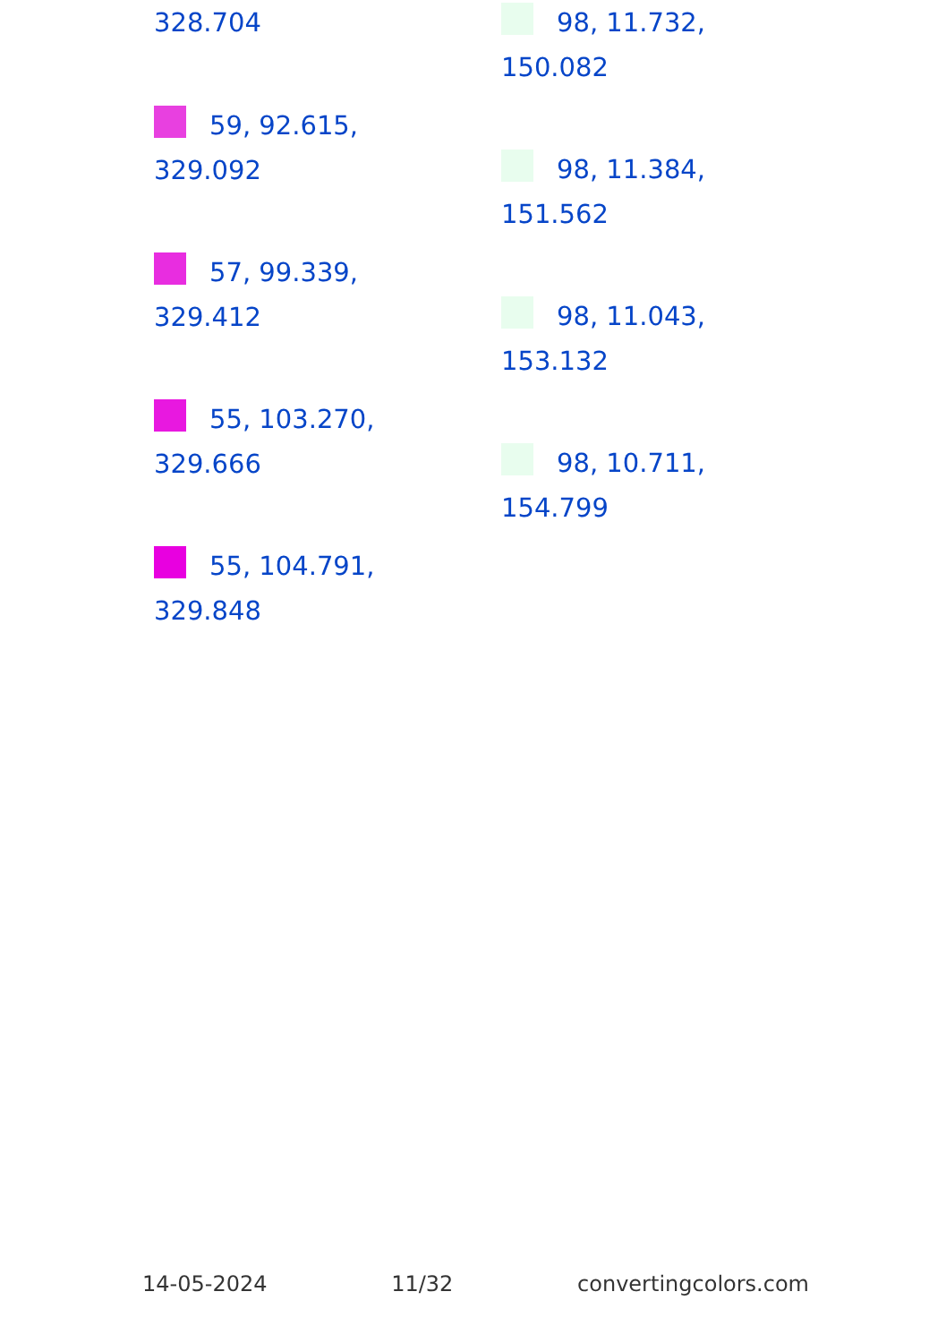328.704
59, 92.615,
329.092
57, 99.339,
329.412
55, 103.270,
329.666
55, 104.791,
329.848
98, 11.732,
150.082
98, 11.384,
151.562
98, 11.043,
153.132
98, 10.711,
154.799
14-05-2024 11/32 convertingcolors.com